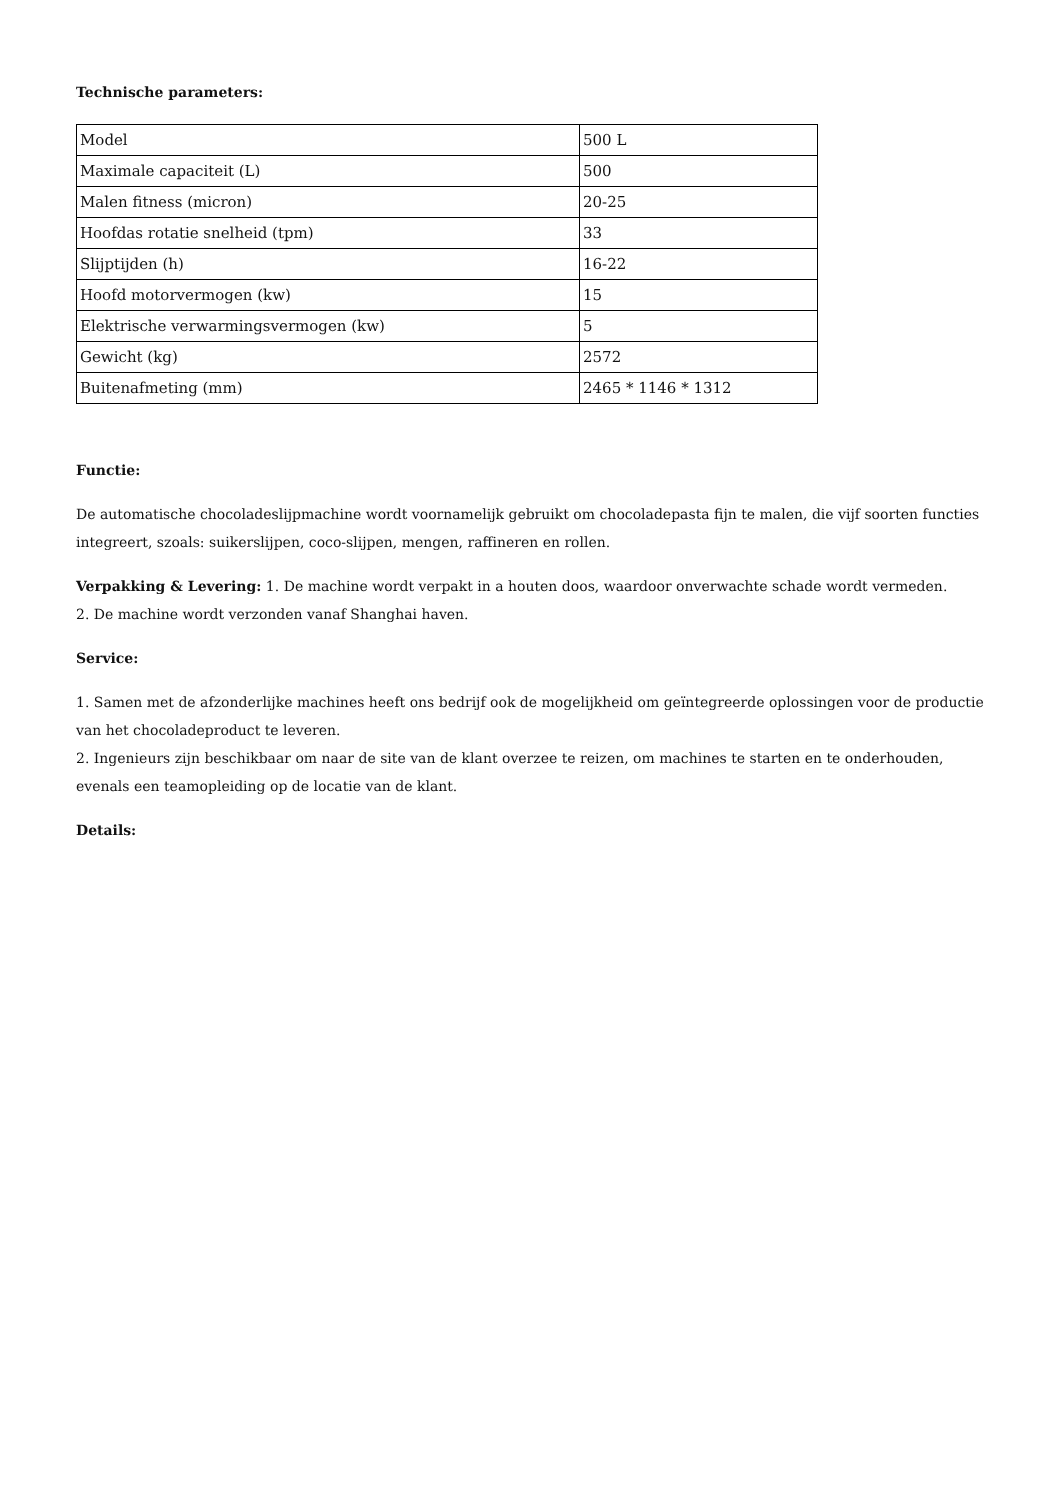Technische parameters:
| Model | 500 L |
| Maximale capaciteit (L) | 500 |
| Malen fitness (micron) | 20-25 |
| Hoofdas rotatie snelheid (tpm) | 33 |
| Slijptijden (h) | 16-22 |
| Hoofd motorvermogen (kw) | 15 |
| Elektrische verwarmingsvermogen (kw) | 5 |
| Gewicht (kg) | 2572 |
| Buitenafmeting (mm) | 2465 * 1146 * 1312 |
Functie:
De automatische chocoladeslijpmachine wordt voornamelijk gebruikt om chocoladepasta fijn te malen, die vijf soorten functies integreert, szoals: suikerslijpen, coco-slijpen, mengen, raffineren en rollen.
Verpakking & Levering: 1. De machine wordt verpakt in a houten doos, waardoor onverwachte schade wordt vermeden.
2. De machine wordt verzonden vanaf Shanghai haven.
Service:
1. Samen met de afzonderlijke machines heeft ons bedrijf ook de mogelijkheid om geïntegreerde oplossingen voor de productie van het chocoladeproduct te leveren.
2. Ingenieurs zijn beschikbaar om naar de site van de klant overzee te reizen, om machines te starten en te onderhouden, evenals een teamopleiding op de locatie van de klant.
Details: